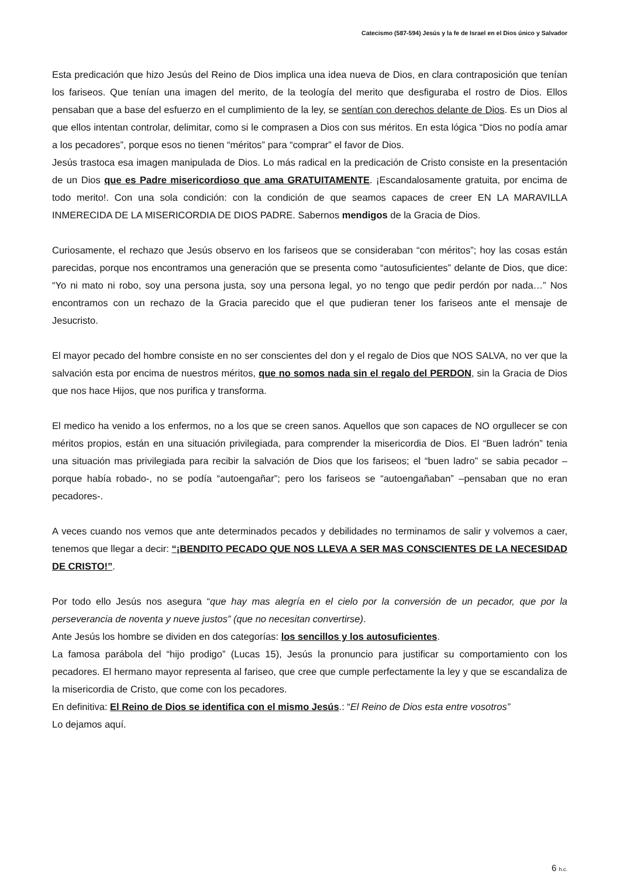Catecismo (587-594) Jesús y la fe de Israel en el Dios único y Salvador
Esta predicación que hizo Jesús del Reino de Dios implica una idea nueva de Dios, en clara contraposición que tenían los fariseos. Que tenían una imagen del merito, de la teología del merito que desfiguraba el rostro de Dios. Ellos pensaban que a base del esfuerzo en el cumplimiento de la ley, se sentían con derechos delante de Dios. Es un Dios al que ellos intentan controlar, delimitar, como si le comprasen a Dios con sus méritos. En esta lógica “Dios no podía amar a los pecadores”, porque esos no tienen “méritos” para “comprar” el favor de Dios.
Jesús trastoca esa imagen manipulada de Dios. Lo más radical en la predicación de Cristo consiste en la presentación de un Dios que es Padre misericordioso que ama GRATUITAMENTE. ¡Escandalosamente gratuita, por encima de todo merito!. Con una sola condición: con la condición de que seamos capaces de creer EN LA MARAVILLA INMERECIDA DE LA MISERICORDIA DE DIOS PADRE. Sabernos mendigos de la Gracia de Dios.
Curiosamente, el rechazo que Jesús observo en los fariseos que se consideraban “con méritos”; hoy las cosas están parecidas, porque nos encontramos una generación que se presenta como “autosuficientes” delante de Dios, que dice: “Yo ni mato ni robo, soy una persona justa, soy una persona legal, yo no tengo que pedir perdón por nada…” Nos encontramos con un rechazo de la Gracia parecido que el que pudieran tener los fariseos ante el mensaje de Jesucristo.
El mayor pecado del hombre consiste en no ser conscientes del don y el regalo de Dios que NOS SALVA, no ver que la salvación esta por encima de nuestros méritos, que no somos nada sin el regalo del PERDON, sin la Gracia de Dios que nos hace Hijos, que nos purifica y transforma.
El medico ha venido a los enfermos, no a los que se creen sanos. Aquellos que son capaces de NO orgullecer se con méritos propios, están en una situación privilegiada, para comprender la misericordia de Dios. El “Buen ladrón” tenia una situación mas privilegiada para recibir la salvación de Dios que los fariseos; el “buen ladro” se sabia pecador –porque había robado-, no se podía “autoengañar”; pero los fariseos se “autoengañaban” –pensaban que no eran pecadores-.
A veces cuando nos vemos que ante determinados pecados y debilidades no terminamos de salir y volvemos a caer, tenemos que llegar a decir: “¡BENDITO PECADO QUE NOS LLEVA A SER MAS CONSCIENTES DE LA NECESIDAD DE CRISTO!”.
Por todo ello Jesús nos asegura “que hay mas alegría en el cielo por la conversión de un pecador, que por la perseverancia de noventa y nueve justos” (que no necesitan convertirse).
Ante Jesús los hombre se dividen en dos categorías: los sencillos y los autosuficientes.
La famosa parábola del “hijo prodigo” (Lucas 15), Jesús la pronuncio para justificar su comportamiento con los pecadores. El hermano mayor representa al fariseo, que cree que cumple perfectamente la ley y que se escandaliza de la misericordia de Cristo, que come con los pecadores.
En definitiva: El Reino de Dios se identifica con el mismo Jesús.: “El Reino de Dios esta entre vosotros”
Lo dejamos aquí.
6 h.c.